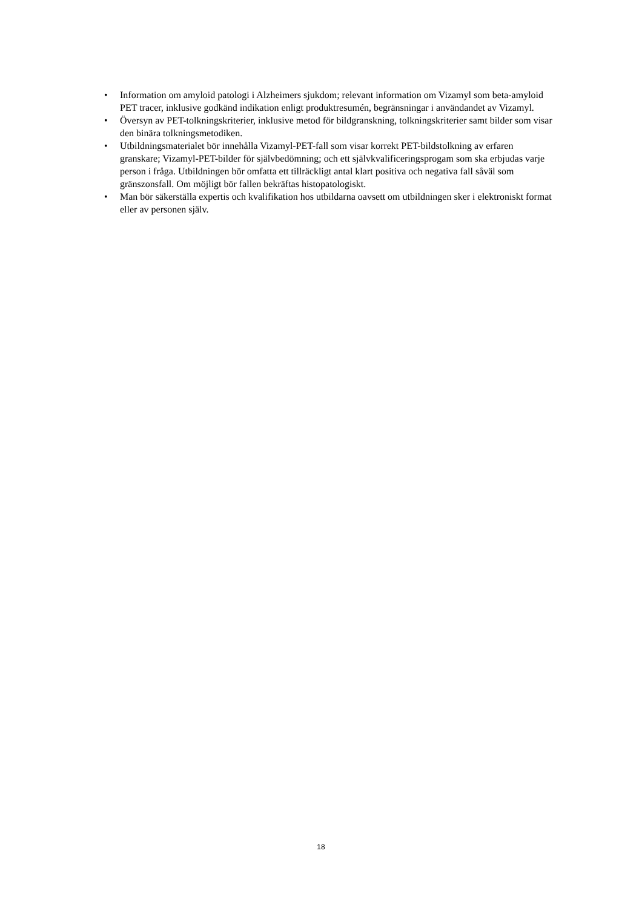• Information om amyloid patologi i Alzheimers sjukdom; relevant information om Vizamyl som beta-amyloid PET tracer, inklusive godkänd indikation enligt produktresumén, begränsningar i användandet av Vizamyl.
• Översyn av PET-tolkningskriterier, inklusive metod för bildgranskning, tolkningskriterier samt bilder som visar den binära tolkningsmetodiken.
• Utbildningsmaterialet bör innehålla Vizamyl-PET-fall som visar korrekt PET-bildstolkning av erfaren granskare; Vizamyl-PET-bilder för självbedömning; och ett självkvalificeringsprogam som ska erbjudas varje person i fråga. Utbildningen bör omfatta ett tillräckligt antal klart positiva och negativa fall såväl som gränszonsfall. Om möjligt bör fallen bekräftas histopatologiskt.
• Man bör säkerställa expertis och kvalifikation hos utbildarna oavsett om utbildningen sker i elektroniskt format eller av personen själv.
18